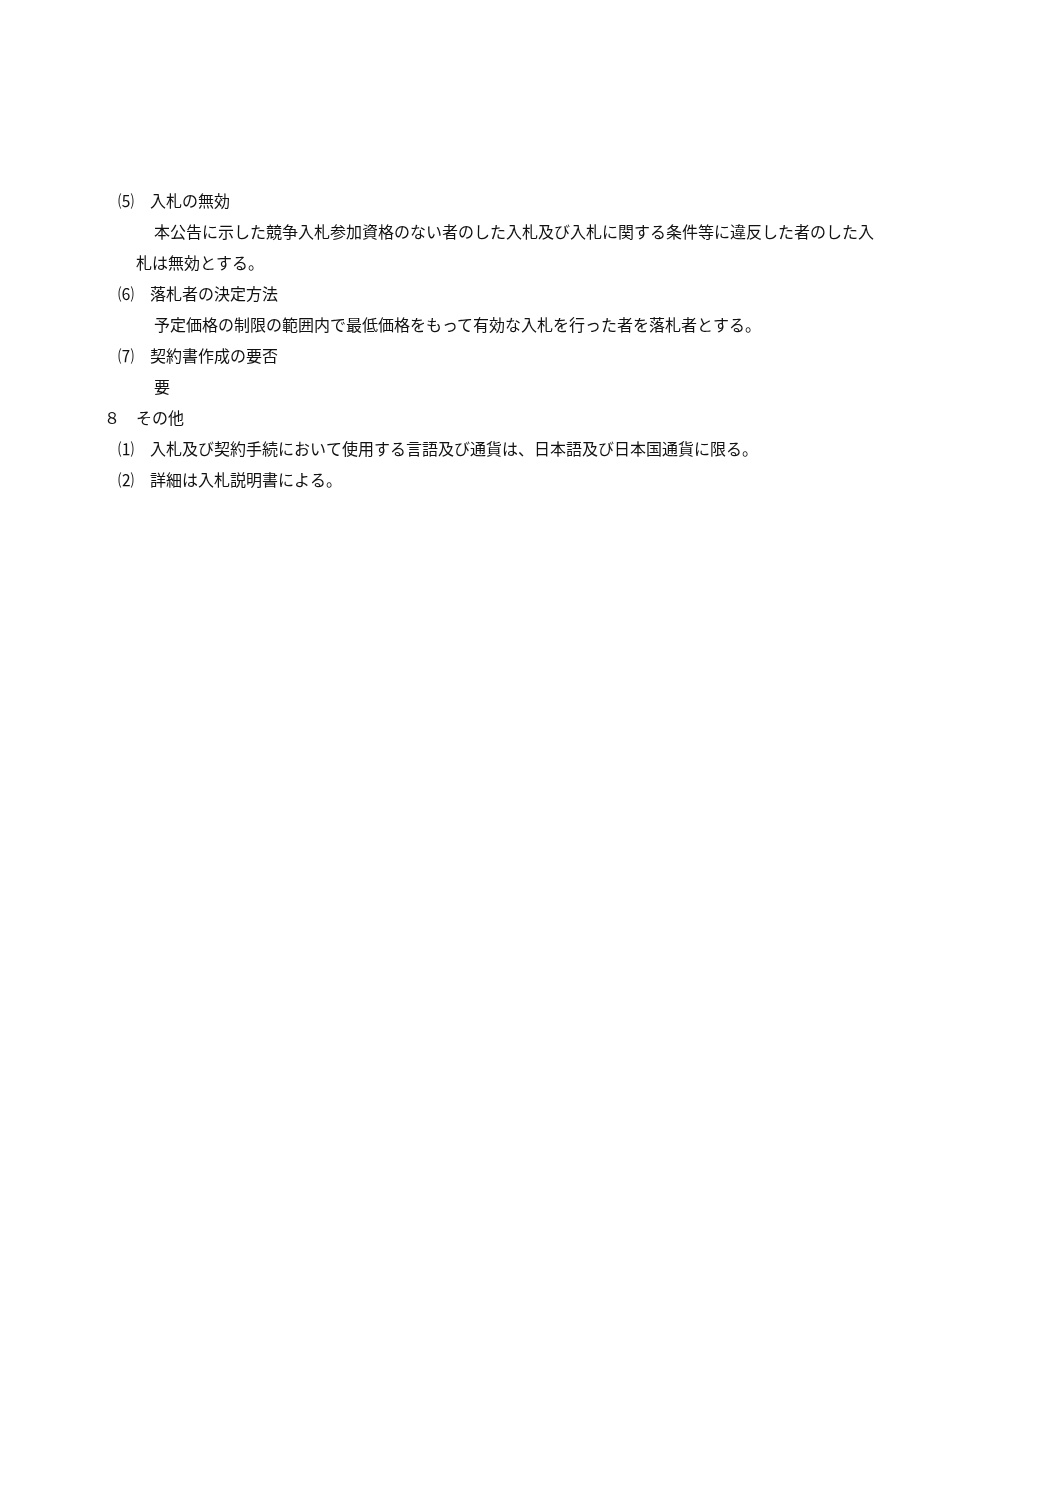⑸　入札の無効
本公告に示した競争入札参加資格のない者のした入札及び入札に関する条件等に違反した者のした入
札は無効とする。
⑹　落札者の決定方法
予定価格の制限の範囲内で最低価格をもって有効な入札を行った者を落札者とする。
⑺　契約書作成の要否
要
８　その他
⑴　入札及び契約手続において使用する言語及び通貨は、日本語及び日本国通貨に限る。
⑵　詳細は入札説明書による。